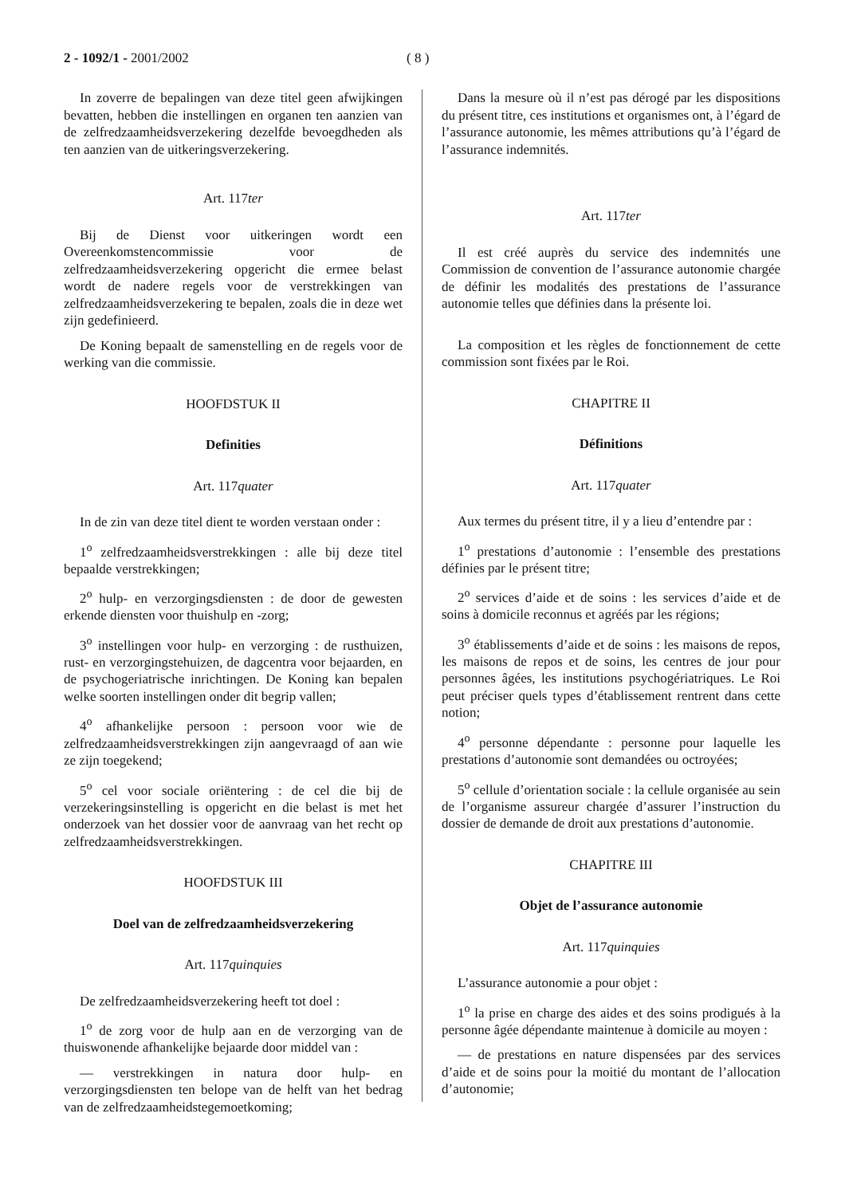2 - 1092/1 - 2001/2002 ( 8 )
In zoverre de bepalingen van deze titel geen afwijkingen bevatten, hebben die instellingen en organen ten aanzien van de zelfredzaamheidsverzekering dezelfde bevoegdheden als ten aanzien van de uitkeringsverzekering.
Art. 117ter
Bij de Dienst voor uitkeringen wordt een Overeenkomstencommissie voor de zelfredzaamheidsverzekering opgericht die ermee belast wordt de nadere regels voor de verstrekkingen van zelfredzaamheidsverzekering te bepalen, zoals die in deze wet zijn gedefinieerd.
De Koning bepaalt de samenstelling en de regels voor de werking van die commissie.
HOOFDSTUK II
Definities
Art. 117quater
In de zin van deze titel dient te worden verstaan onder :
1<sup>o</sup> zelfredzaamheidsverstrekkingen : alle bij deze titel bepaalde verstrekkingen;
2<sup>o</sup> hulp- en verzorgingsdiensten : de door de gewesten erkende diensten voor thuishulp en -zorg;
3<sup>o</sup> instellingen voor hulp- en verzorging : de rusthuizen, rust- en verzorgingstehuizen, de dagcentra voor bejaarden, en de psychogeriatrische inrichtingen. De Koning kan bepalen welke soorten instellingen onder dit begrip vallen;
4<sup>o</sup> afhankelijke persoon : persoon voor wie de zelfredzaamheidsverstrekkingen zijn aangevraagd of aan wie ze zijn toegekend;
5<sup>o</sup> cel voor sociale oriëntering : de cel die bij de verzekeringsinstelling is opgericht en die belast is met het onderzoek van het dossier voor de aanvraag van het recht op zelfredzaamheidsverstrekkingen.
HOOFDSTUK III
Doel van de zelfredzaamheidsverzekering
Art. 117quinquies
De zelfredzaamheidsverzekering heeft tot doel :
1<sup>o</sup> de zorg voor de hulp aan en de verzorging van de thuiswonende afhankelijke bejaarde door middel van :
— verstrekkingen in natura door hulp- en verzorgingsdiensten ten belope van de helft van het bedrag van de zelfredzaamheidstegemoetkoming;
Dans la mesure où il n’est pas dérogé par les dispositions du présent titre, ces institutions et organismes ont, à l’égard de l’assurance autonomie, les mêmes attributions qu’à l’égard de l’assurance indemnités.
Art. 117ter
Il est créé auprès du service des indemnités une Commission de convention de l’assurance autonomie chargée de définir les modalités des prestations de l’assurance autonomie telles que définies dans la présente loi.
La composition et les règles de fonctionnement de cette commission sont fixées par le Roi.
CHAPITRE II
Définitions
Art. 117quater
Aux termes du présent titre, il y a lieu d’entendre par :
1<sup>o</sup> prestations d’autonomie : l’ensemble des prestations définies par le présent titre;
2<sup>o</sup> services d’aide et de soins : les services d’aide et de soins à domicile reconnus et agréés par les régions;
3<sup>o</sup> établissements d’aide et de soins : les maisons de repos, les maisons de repos et de soins, les centres de jour pour personnes âgées, les institutions psychogériatriques. Le Roi peut préciser quels types d’établissement rentrent dans cette notion;
4<sup>o</sup> personne dépendante : personne pour laquelle les prestations d’autonomie sont demandées ou octroyées;
5<sup>o</sup> cellule d’orientation sociale : la cellule organisée au sein de l’organisme assureur chargée d’assurer l’instruction du dossier de demande de droit aux prestations d’autonomie.
CHAPITRE III
Objet de l’assurance autonomie
Art. 117quinquies
L’assurance autonomie a pour objet :
1<sup>o</sup> la prise en charge des aides et des soins prodigués à la personne âgée dépendante maintenue à domicile au moyen :
— de prestations en nature dispensées par des services d’aide et de soins pour la moitié du montant de l’allocation d’autonomie;